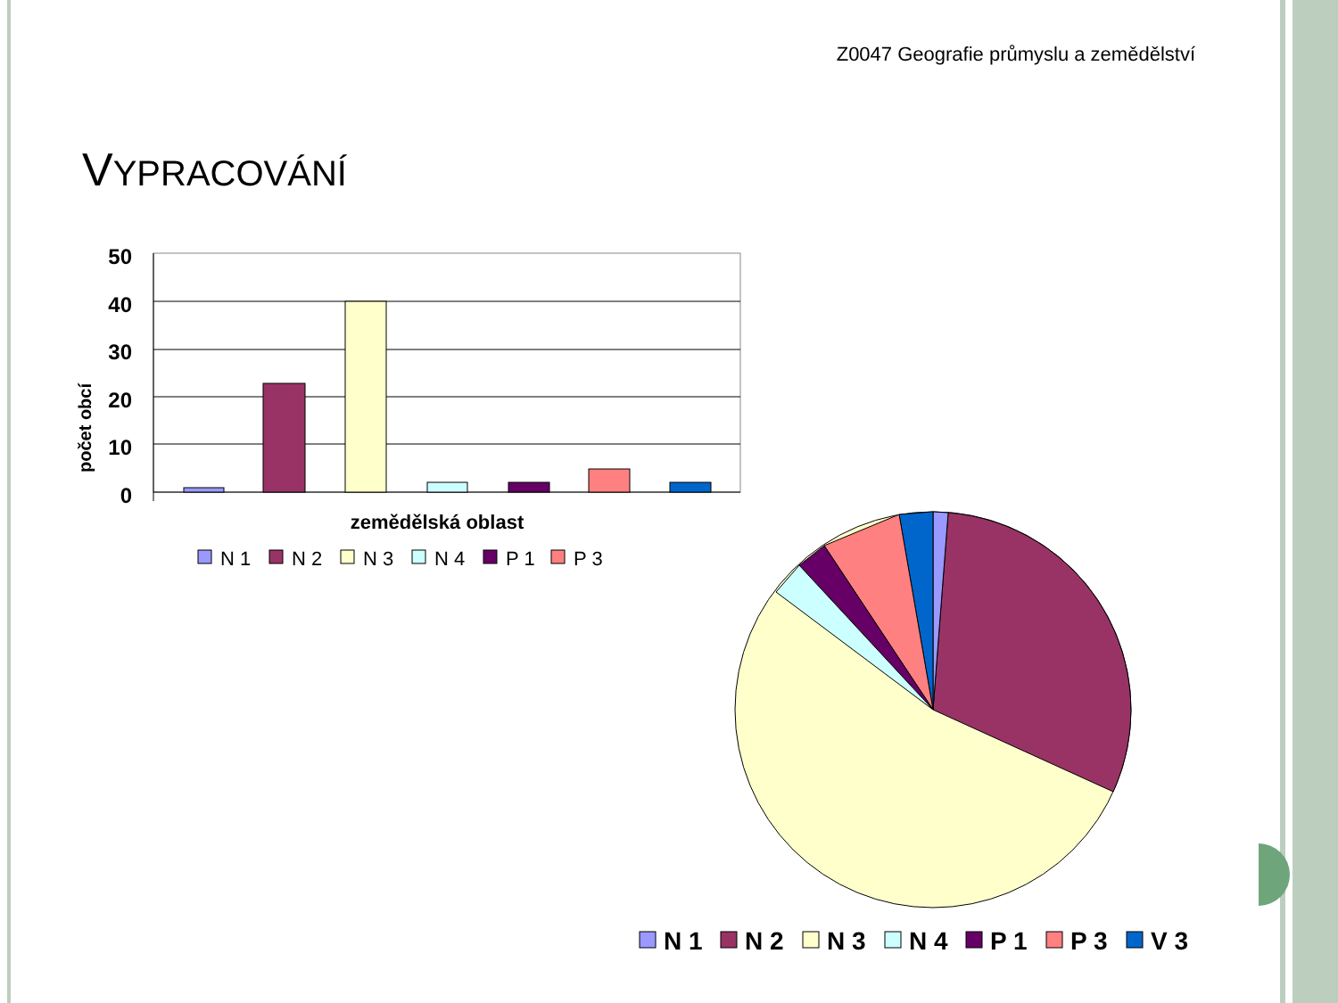Z0047 Geografie průmyslu a zemědělství
VYPRACOVÁNÍ
50
40
30
20
10
0
počet obcí
zemědělská oblast
N 1
N 2
N 3
N 4
P 1
P 3
N 1
N 2
N 3
N 4
P 1
P 3
V 3